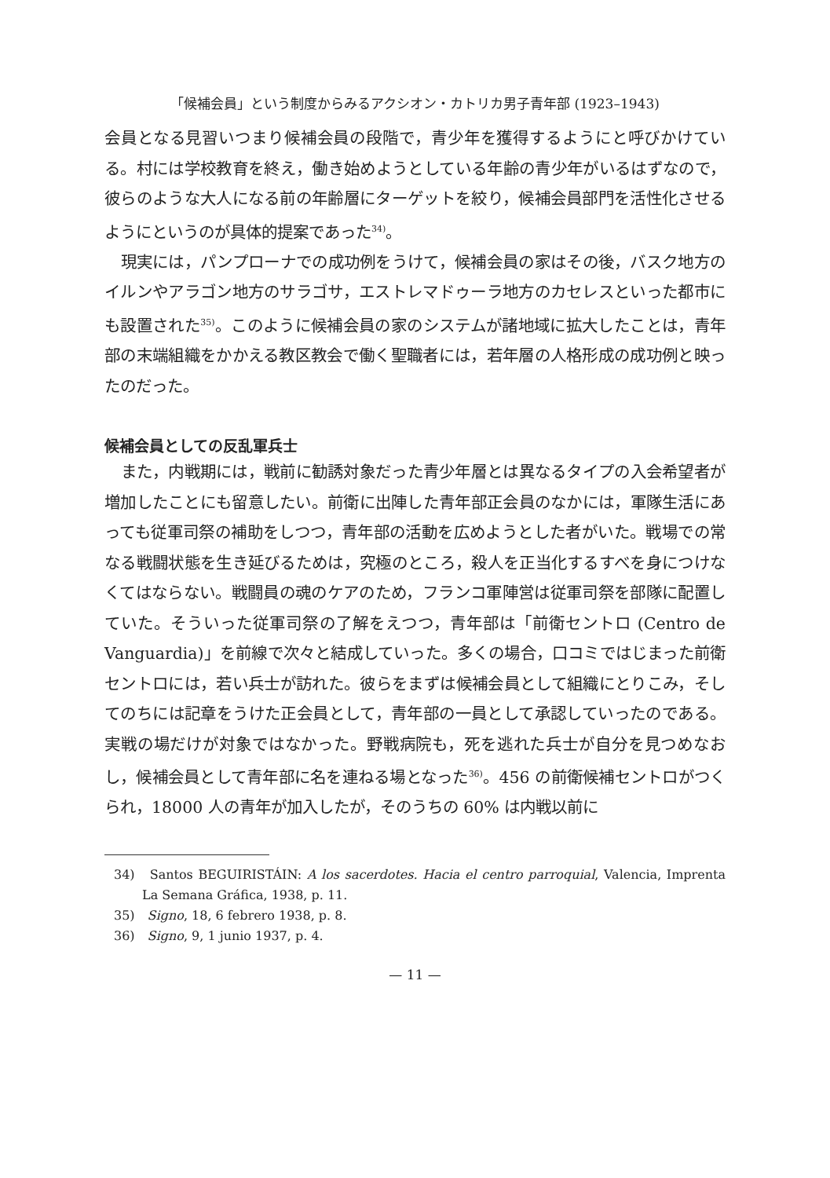「候補会員」という制度からみるアクシオン・カトリカ男子青年部 (1923–1943)
会員となる見習いつまり候補会員の段階で，青少年を獲得するようにと呼びかけている。村には学校教育を終え，働き始めようとしている年齢の青少年がいるはずなので，彼らのような大人になる前の年齢層にターゲットを絞り，候補会員部門を活性化させるようにというのが具体的提案であった<sup>34)</sup>。
現実には，パンプローナでの成功例をうけて，候補会員の家はその後，バスク地方のイルンやアラゴン地方のサラゴサ，エストレマドゥーラ地方のカセレスといった都市にも設置された<sup>35)</sup>。このように候補会員の家のシステムが諸地域に拡大したことは，青年部の末端組織をかかえる教区教会で働く聖職者には，若年層の人格形成の成功例と映ったのだった。
候補会員としての反乱軍兵士
また，内戦期には，戦前に勧誘対象だった青少年層とは異なるタイプの入会希望者が増加したことにも留意したい。前衛に出陣した青年部正会員のなかには，軍隊生活にあっても従軍司祭の補助をしつつ，青年部の活動を広めようとした者がいた。戦場での常なる戦闘状態を生き延びるためは，究極のところ，殺人を正当化するすべを身につけなくてはならない。戦闘員の魂のケアのため，フランコ軍陣営は従軍司祭を部隊に配置していた。そういった従軍司祭の了解をえつつ，青年部は「前衛セントロ (Centro de Vanguardia)」を前線で次々と結成していった。多くの場合，口コミではじまった前衛セントロには，若い兵士が訪れた。彼らをまずは候補会員として組織にとりこみ，そしてのちには記章をうけた正会員として，青年部の一員として承認していったのである。実戦の場だけが対象ではなかった。野戦病院も，死を逃れた兵士が自分を見つめなおし，候補会員として青年部に名を連ねる場となった<sup>36)</sup>。456 の前衛候補セントロがつくられ，18000 人の青年が加入したが，そのうちの 60% は内戦以前に
34)　Santos BEGUIRISTÁIN: A los sacerdotes. Hacia el centro parroquial, Valencia, Imprenta La Semana Gráfica, 1938, p. 11.
35)　Signo, 18, 6 febrero 1938, p. 8.
36)　Signo, 9, 1 junio 1937, p. 4.
— 11 —